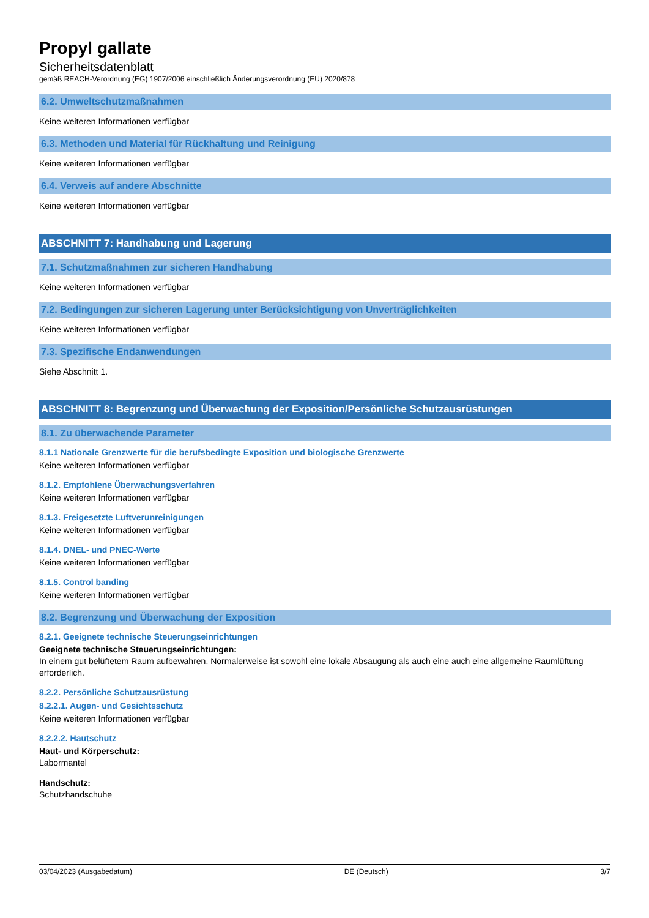Propyl gallate
Sicherheitsdatenblatt
gemäß REACH-Verordnung (EG) 1907/2006 einschließlich Änderungsverordnung (EU) 2020/878
6.2. Umweltschutzmaßnahmen
Keine weiteren Informationen verfügbar
6.3. Methoden und Material für Rückhaltung und Reinigung
Keine weiteren Informationen verfügbar
6.4. Verweis auf andere Abschnitte
Keine weiteren Informationen verfügbar
ABSCHNITT 7: Handhabung und Lagerung
7.1. Schutzmaßnahmen zur sicheren Handhabung
Keine weiteren Informationen verfügbar
7.2. Bedingungen zur sicheren Lagerung unter Berücksichtigung von Unverträglichkeiten
Keine weiteren Informationen verfügbar
7.3. Spezifische Endanwendungen
Siehe Abschnitt 1.
ABSCHNITT 8: Begrenzung und Überwachung der Exposition/Persönliche Schutzausrüstungen
8.1. Zu überwachende Parameter
8.1.1 Nationale Grenzwerte für die berufsbedingte Exposition und biologische Grenzwerte
Keine weiteren Informationen verfügbar
8.1.2. Empfohlene Überwachungsverfahren
Keine weiteren Informationen verfügbar
8.1.3. Freigesetzte Luftverunreinigungen
Keine weiteren Informationen verfügbar
8.1.4. DNEL- und PNEC-Werte
Keine weiteren Informationen verfügbar
8.1.5. Control banding
Keine weiteren Informationen verfügbar
8.2. Begrenzung und Überwachung der Exposition
8.2.1. Geeignete technische Steuerungseinrichtungen
Geeignete technische Steuerungseinrichtungen:
In einem gut belüftetem Raum aufbewahren. Normalerweise ist sowohl eine lokale Absaugung als auch eine auch eine allgemeine Raumlüftung erforderlich.
8.2.2. Persönliche Schutzausrüstung
8.2.2.1. Augen- und Gesichtsschutz
Keine weiteren Informationen verfügbar
8.2.2.2. Hautschutz
Haut- und Körperschutz:
Labormantel
Handschutz:
Schutzhandschuhe
03/04/2023 (Ausgabedatum) DE (Deutsch) 3/7